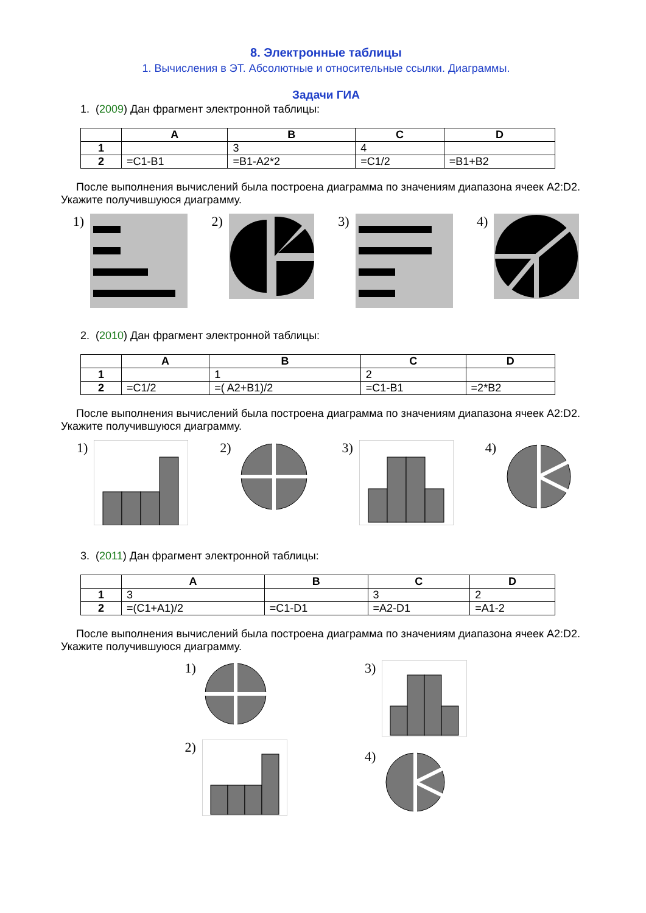8. Электронные таблицы
1. Вычисления в ЭТ. Абсолютные и относительные ссылки. Диаграммы.
Задачи ГИА
1. (2009) Дан фрагмент электронной таблицы:
| | A | B | C | D |
| --- | --- | --- | --- | --- |
| 1 | | 3 | 4 | |
| 2 | =C1-B1 | =B1-A2*2 | =C1/2 | =B1+B2 |
После выполнения вычислений была построена диаграмма по значениям диапазона ячеек A2:D2. Укажите получившуюся диаграмму.
1)
2)
3)
4)
2. (2010) Дан фрагмент электронной таблицы:
| | A | B | C | D |
| --- | --- | --- | --- | --- |
| 1 | | 1 | 2 | |
| 2 | =C1/2 | =( A2+B1)/2 | =C1-B1 | =2*B2 |
После выполнения вычислений была построена диаграмма по значениям диапазона ячеек A2:D2. Укажите получившуюся диаграмму.
1)
2)
3)
4)
3. (2011) Дан фрагмент электронной таблицы:
| | A | B | C | D |
| --- | --- | --- | --- | --- |
| 1 | 3 | | 3 | 2 |
| 2 | =(C1+A1)/2 | =C1-D1 | =A2-D1 | =A1-2 |
После выполнения вычислений была построена диаграмма по значениям диапазона ячеек A2:D2. Укажите получившуюся диаграмму.
1)
2)
3)
4)